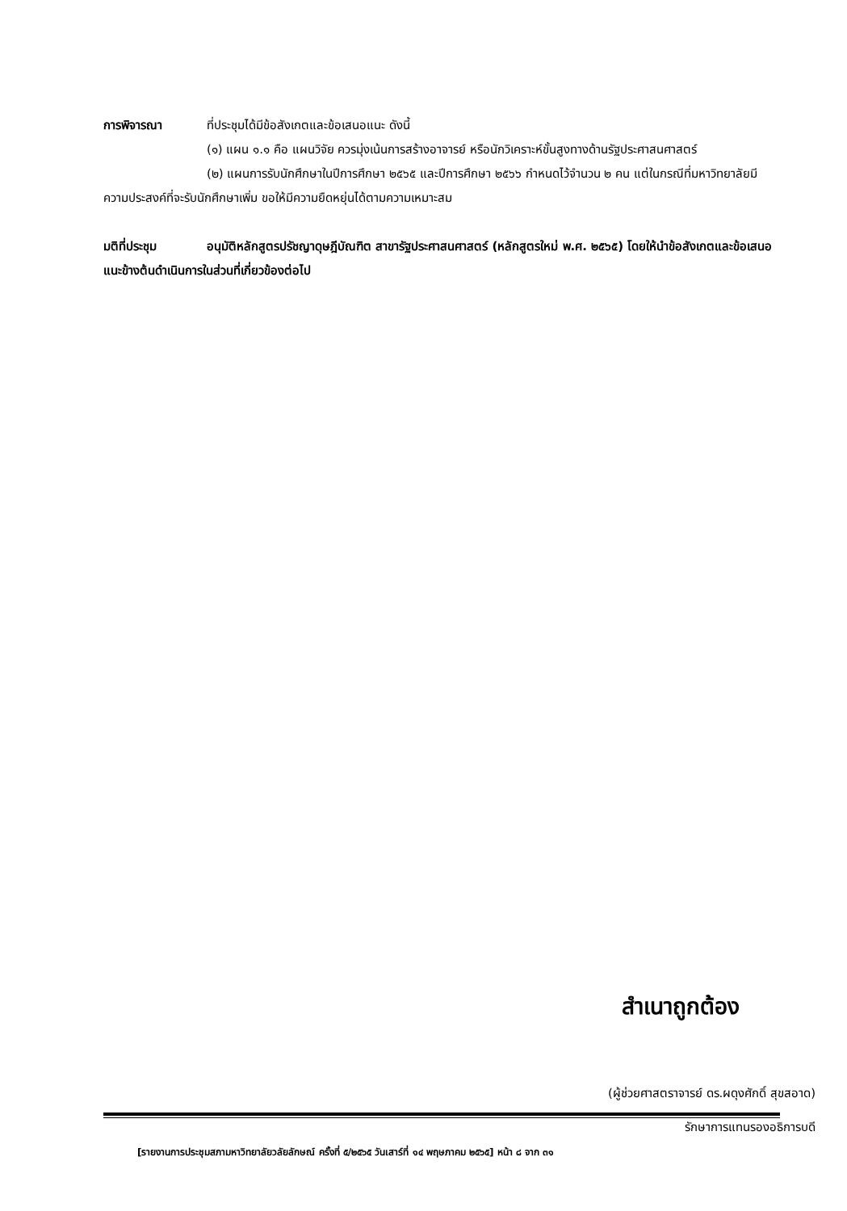การพิจารณา ที่ประชุมได้มีข้อสังเกตและข้อเสนอแนะ ดังนี้
(๑) แผน ๑.๑ คือ แผนวิจัย ควรมุ่งเน้นการสร้างอาจารย์ หรือนักวิเคราะห์ขั้นสูงทางด้านรัฐประศาสนศาสตร์
(๒) แผนการรับนักศึกษาในปีการศึกษา ๒๕๖๕ และปีการศึกษา ๒๕๖๖ กำหนดไว้จำนวน ๒ คน แต่ในกรณีที่มหาวิทยาลัยมีความประสงค์ที่จะรับนักศึกษาเพิ่ม ขอให้มีความยืดหยุ่นได้ตามความเหมาะสม
มติที่ประชุม อนุมัติหลักสูตรปรัชญาดุษฎีบัณฑิต สาขารัฐประศาสนศาสตร์ (หลักสูตรใหม่ พ.ศ. ๒๕๖๕) โดยให้นำข้อสังเกตและข้อเสนอแนะข้างต้นดำเนินการในส่วนที่เกี่ยวข้องต่อไป
สำเนาถูกต้อง
(ผู้ช่วยศาสตราจารย์ ดร.ผดุงศักดิ์ สุขสอาด)
รักษาการแทนรองอธิการบดี
[รายงานการประชุมสภามหาวิทยาลัยวลัยลักษณ์ ครั้งที่ ๕/๒๕๖๕ วันเสาร์ที่ ๑๔ พฤษภาคม ๒๕๖๕] หน้า ๘ จาก ๓๑